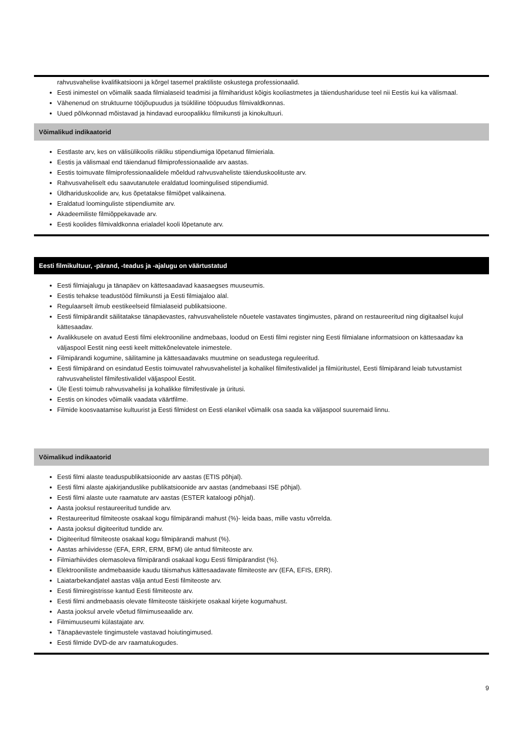rahvusvahelise kvalifikatsiooni ja kõrgel tasemel praktiliste oskustega professionaalid.
Eesti inimestel on võimalik saada filmialaseid teadmisi ja filmiharidust kõigis kooliastmetes ja täiendushariduse teel nii Eestis kui ka välismaal.
Vähenenud on struktuurne tööjõupuudus ja tsükliline tööpuudus filmivaldkonnas.
Uued põlvkonnad mõistavad ja hindavad euroopalikku filmikunsti ja kinokultuuri.
Võimalikud indikaatorid
Eestlaste arv, kes on välisülikoolis riikliku stipendiumiga lõpetanud filmieriala.
Eestis ja välismaal end täiendanud filmiprofessionaalide arv aastas.
Eestis toimuvate filmiprofessionaalidele mõeldud rahvusvaheliste täienduskoolituste arv.
Rahvusvaheliselt edu saavutanutele eraldatud loomingulised stipendiumid.
Üldhariduskoolide arv, kus õpetatakse filmiõpet valikainena.
Eraldatud loominguliste stipendiumite arv.
Akadeemiliste filmiõppekavade arv.
Eesti koolides filmivaldkonna erialadel kooli lõpetanute arv.
Eesti filmikultuur, -pärand, -teadus ja -ajalugu on väärtustatud
Eesti filmiajalugu ja tänapäev on kättesaadavad kaasaegses muuseumis.
Eestis tehakse teadustööd filmikunsti ja Eesti filmiajaloo alal.
Regulaarselt ilmub eestikeelseid filmialaseid publikatsioone.
Eesti filmipärandit säilitatakse tänapäevastes, rahvusvahelistele nõuetele vastavates tingimustes, pärand on restaureeritud ning digitaalsel kujul kättesaadav.
Avalikkusele on avatud Eesti filmi elektrooniline andmebaas, loodud on Eesti filmi register ning Eesti filmialane informatsioon on kättesaadav ka väljaspool Eestit ning eesti keelt mittekõnelevatele inimestele.
Filmipärandi kogumine, säilitamine ja kättesaadavaks muutmine on seadustega reguleeritud.
Eesti filmipärand on esindatud Eestis toimuvatel rahvusvahelistel ja kohalikel filmifestivalidel ja filmiüritustel, Eesti filmipärand leiab tutvustamist rahvusvahelistel filmifestivalidel väljaspool Eestit.
Üle Eesti toimub rahvusvahelisi ja kohalikke filmifestivale ja üritusi.
Eestis on kinodes võimalik vaadata väärtfilme.
Filmide koosvaatamise kultuurist ja Eesti filmidest on Eesti elanikel võimalik osa saada ka väljaspool suuremaid linnu.
Võimalikud indikaatorid
Eesti filmi alaste teaduspublikatsioonide arv aastas (ETIS põhjal).
Eesti filmi alaste ajakirjanduslike publikatsioonide arv aastas (andmebaasi ISE põhjal).
Eesti filmi alaste uute raamatute arv aastas (ESTER kataloogi põhjal).
Aasta jooksul restaureeritud tundide arv.
Restaureeritud filmiteoste osakaal kogu filmipärandi mahust (%)- leida baas, mille vastu võrrelda.
Aasta jooksul digiteeritud tundide arv.
Digiteeritud filmiteoste osakaal kogu filmipärandi mahust (%).
Aastas arhiividesse (EFA, ERR, ERM, BFM) üle antud filmiteoste arv.
Filmiarhiivides olemasoleva filmipärandi osakaal kogu Eesti filmipärandist (%).
Elektrooniliste andmebaaside kaudu täismahus kättesaadavate filmiteoste arv (EFA, EFIS, ERR).
Laiatarbekandjatel aastas välja antud Eesti filmiteoste arv.
Eesti filmiregistrisse kantud Eesti filmiteoste arv.
Eesti filmi andmebaasis olevate filmiteoste täiskirjete osakaal kirjete kogumahust.
Aasta jooksul arvele võetud filmimuseaalide arv.
Filmimuuseumi külastajate arv.
Tänapäevastele tingimustele vastavad hoiutingimused.
Eesti filmide DVD-de arv raamatukogudes.
9